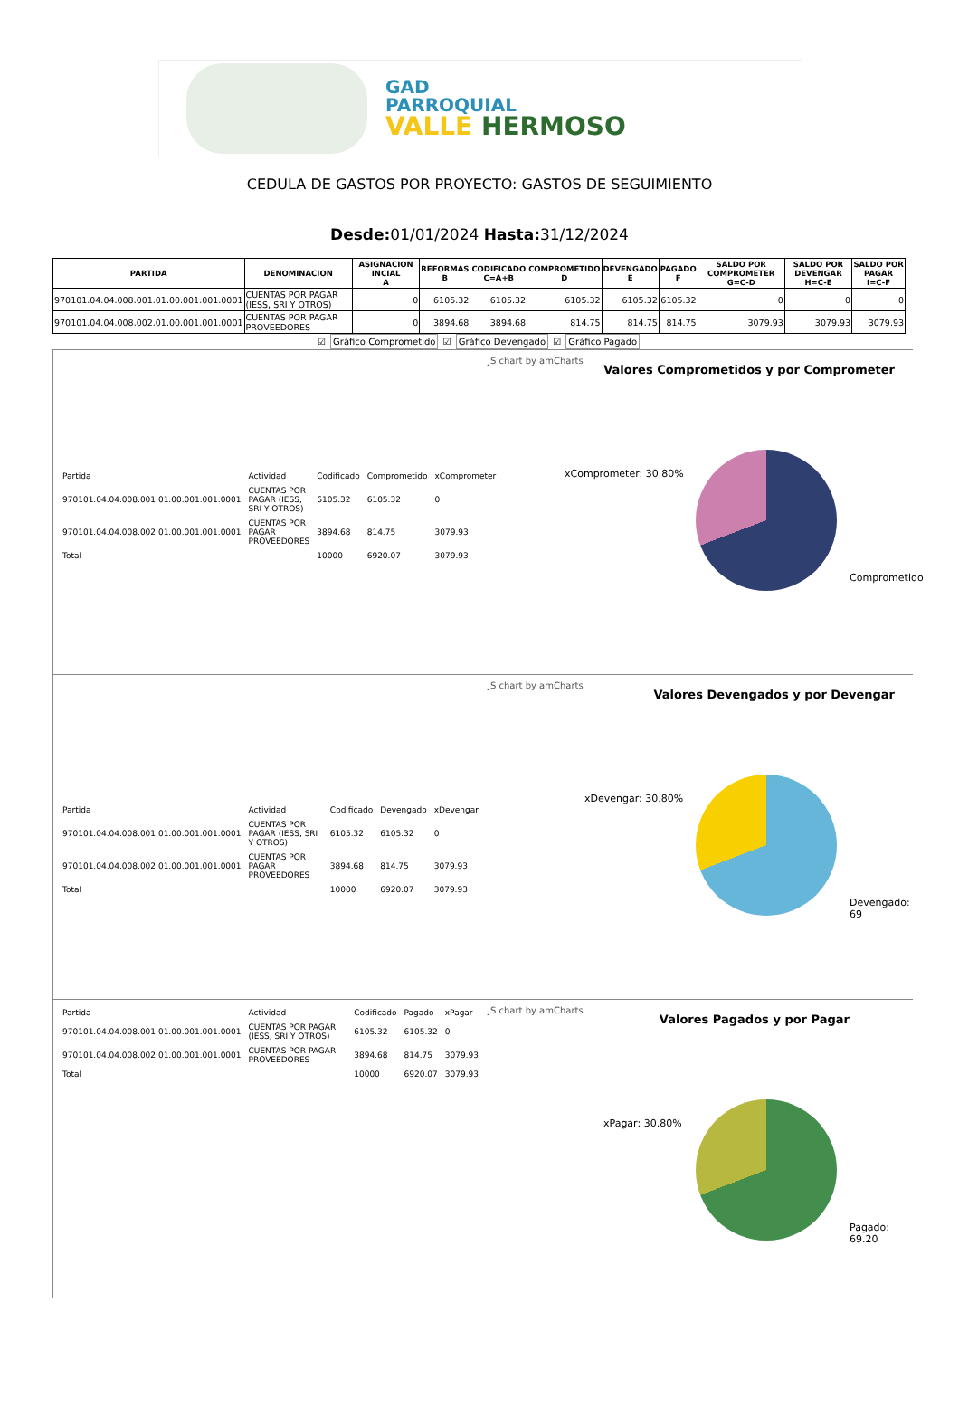GAD
PARROQUIAL
VALLE HERMOSO
CEDULA DE GASTOS POR PROYECTO: GASTOS DE SEGUIMIENTO
Desde: 01/01/2024 Hasta: 31/12/2024
| PARTIDA | DENOMINACION | ASIGNACION INCIAL A | REFORMAS B | CODIFICADO C=A+B | COMPROMETIDO D | DEVENGADO E | PAGADO F | SALDO POR COMPROMETER G=C-D | SALDO POR DEVENGAR H=C-E | SALDO POR PAGAR I=C-F |
| --- | --- | --- | --- | --- | --- | --- | --- | --- | --- | --- |
| 970101.04.04.008.001.01.00.001.001.0001 | CUENTAS POR PAGAR (IESS, SRI Y OTROS) | 0 | 6105.32 | 6105.32 | 6105.32 | 6105.32 | 6105.32 | 0 | 0 | 0 |
| 970101.04.04.008.002.01.00.001.001.0001 | CUENTAS POR PAGAR PROVEEDORES | 0 | 3894.68 | 3894.68 | 814.75 | 814.75 | 814.75 | 3079.93 | 3079.93 | 3079.93 |
☑ Gráfico Comprometido ☑ Gráfico Devengado ☑ Gráfico Pagado
| Partida | Actividad | Codificado | Comprometido | xComprometer |
| 970101.04.04.008.001.01.00.001.001.0001 | CUENTAS POR PAGAR (IESS, SRI Y OTROS) | 6105.32 | 6105.32 | 0 |
| 970101.04.04.008.002.01.00.001.001.0001 | CUENTAS POR PAGAR PROVEEDORES | 3894.68 | 814.75 | 3079.93 |
| Total | | 10000 | 6920.07 | 3079.93 |
JS chart by amCharts
Valores Comprometidos y por Comprometer
xComprometer: 30.80%
Comprometido
| Partida | Actividad | Codificado | Devengado | xDevengar |
| 970101.04.04.008.001.01.00.001.001.0001 | CUENTAS POR PAGAR (IESS, SRI Y OTROS) | 6105.32 | 6105.32 | 0 |
| 970101.04.04.008.002.01.00.001.001.0001 | CUENTAS POR PAGAR PROVEEDORES | 3894.68 | 814.75 | 3079.93 |
| Total | | 10000 | 6920.07 | 3079.93 |
JS chart by amCharts
Valores Devengados y por Devengar
xDevengar: 30.80%
Devengado: 69
| Partida | Actividad | Codificado | Pagado | xPagar |
| 970101.04.04.008.001.01.00.001.001.0001 | CUENTAS POR PAGAR (IESS, SRI Y OTROS) | 6105.32 | 6105.32 | 0 |
| 970101.04.04.008.002.01.00.001.001.0001 | CUENTAS POR PAGAR PROVEEDORES | 3894.68 | 814.75 | 3079.93 |
| Total | | 10000 | 6920.07 | 3079.93 |
JS chart by amCharts
Valores Pagados y por Pagar
xPagar: 30.80%
Pagado: 69.20